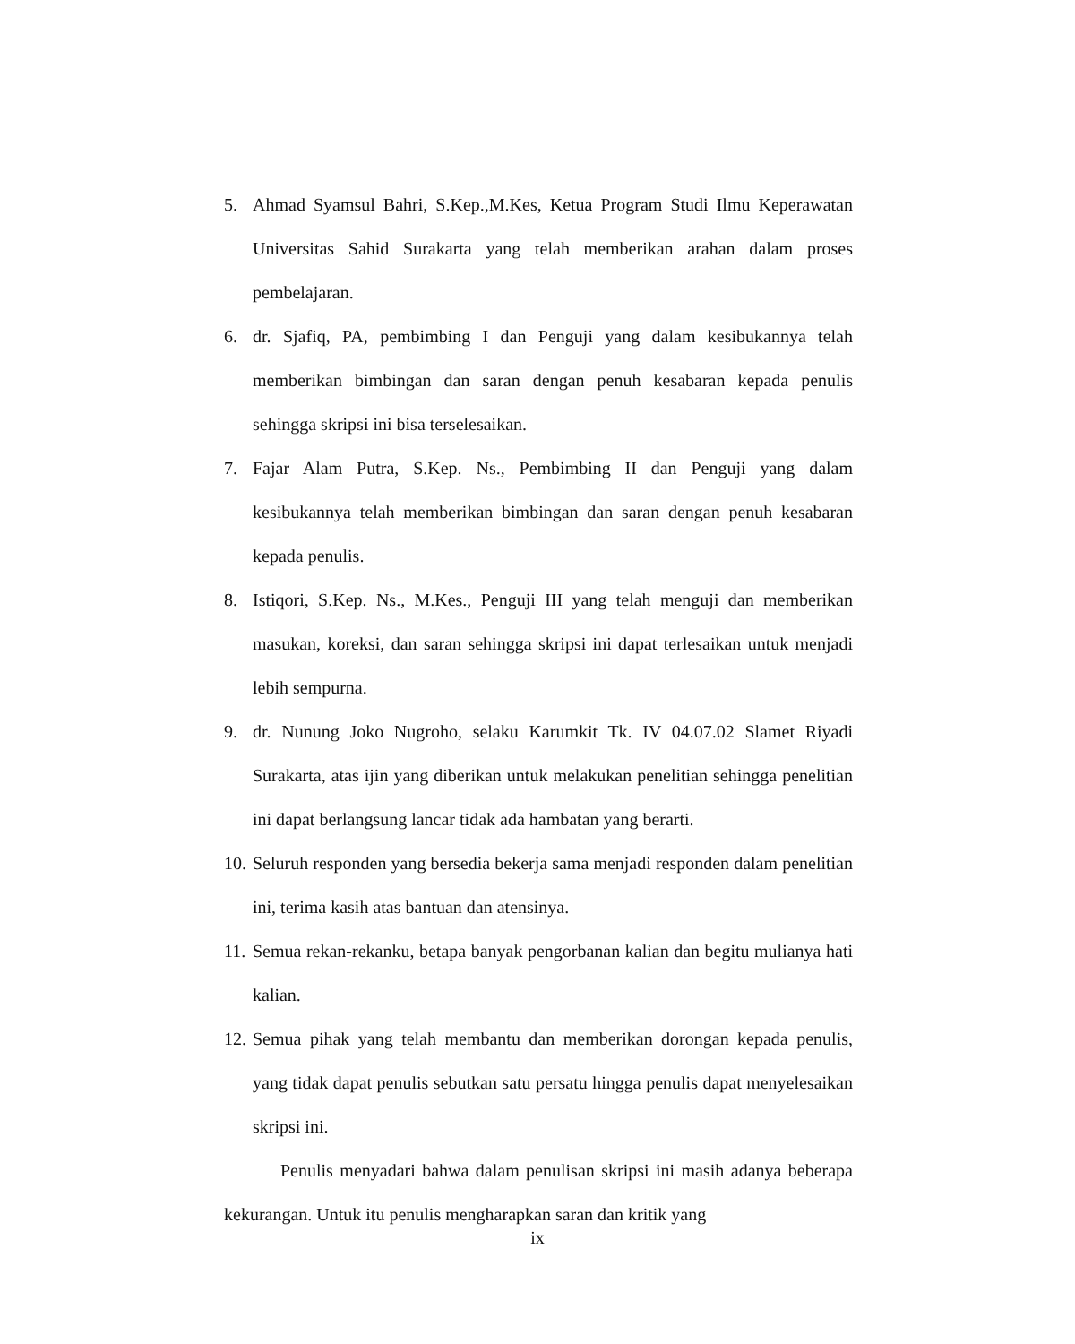5. Ahmad Syamsul Bahri, S.Kep.,M.Kes, Ketua Program Studi Ilmu Keperawatan Universitas Sahid Surakarta yang telah memberikan arahan dalam proses pembelajaran.
6. dr. Sjafiq, PA, pembimbing I dan Penguji yang dalam kesibukannya telah memberikan bimbingan dan saran dengan penuh kesabaran kepada penulis sehingga skripsi ini bisa terselesaikan.
7. Fajar Alam Putra, S.Kep. Ns., Pembimbing II dan Penguji yang dalam kesibukannya telah memberikan bimbingan dan saran dengan penuh kesabaran kepada penulis.
8. Istiqori, S.Kep. Ns., M.Kes., Penguji III yang telah menguji dan memberikan masukan, koreksi, dan saran sehingga skripsi ini dapat terlesaikan untuk menjadi lebih sempurna.
9. dr. Nunung Joko Nugroho, selaku Karumkit Tk. IV 04.07.02 Slamet Riyadi Surakarta, atas ijin yang diberikan untuk melakukan penelitian sehingga penelitian ini dapat berlangsung lancar tidak ada hambatan yang berarti.
10. Seluruh responden yang bersedia bekerja sama menjadi responden dalam penelitian ini, terima kasih atas bantuan dan atensinya.
11. Semua rekan-rekanku, betapa banyak pengorbanan kalian dan begitu mulianya hati kalian.
12. Semua pihak yang telah membantu dan memberikan dorongan kepada penulis, yang tidak dapat penulis sebutkan satu persatu hingga penulis dapat menyelesaikan skripsi ini.
Penulis menyadari bahwa dalam penulisan skripsi ini masih adanya beberapa kekurangan. Untuk itu penulis mengharapkan saran dan kritik yang
ix